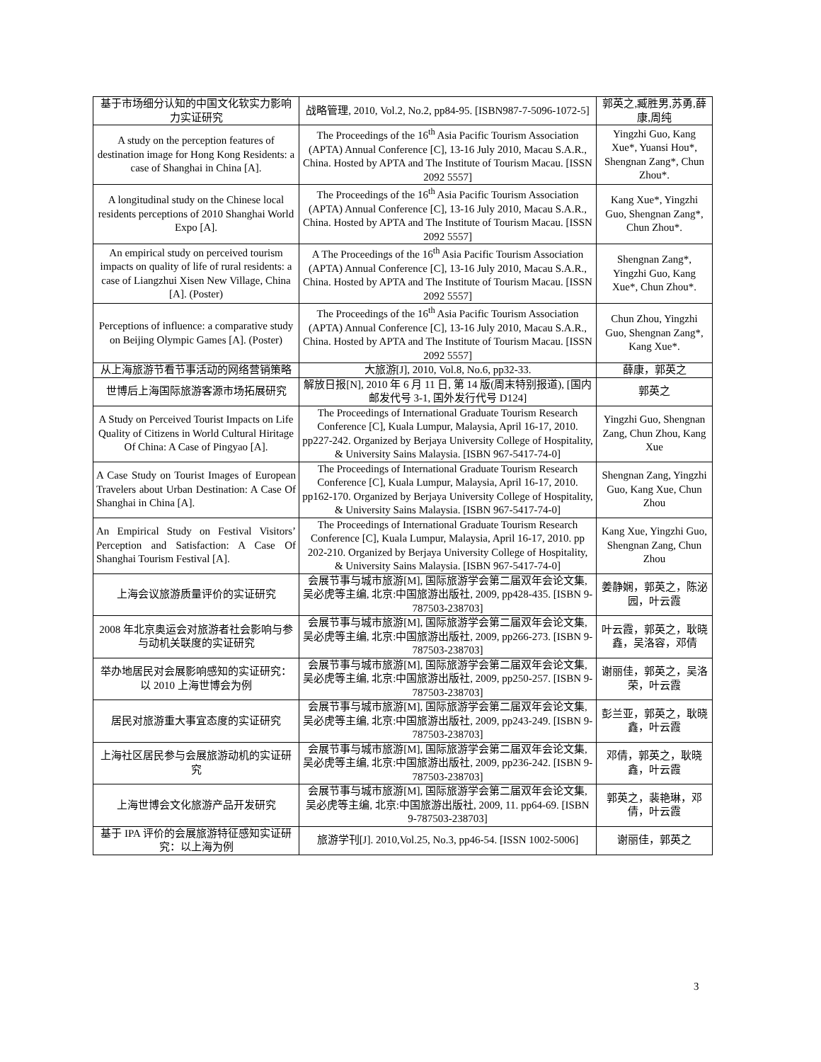| 基于市场细分认知的中国文化软实力影响力实证研究 | 战略管理, 2010, Vol.2, No.2, pp84-95. [ISBN987-7-5096-1072-5] | 郭英之,臧胜男,苏勇,薛康,周纯 |
| A study on the perception features of destination image for Hong Kong Residents: a case of Shanghai in China [A]. | The Proceedings of the 16<sup>th</sup> Asia Pacific Tourism Association (APTA) Annual Conference [C], 13-16 July 2010, Macau S.A.R., China. Hosted by APTA and The Institute of Tourism Macau. [ISSN 2092 5557] | Yingzhi Guo, Kang Xue*, Yuansi Hou*, Shengnan Zang*, Chun Zhou*. |
| A longitudinal study on the Chinese local residents perceptions of 2010 Shanghai World Expo [A]. | The Proceedings of the 16<sup>th</sup> Asia Pacific Tourism Association (APTA) Annual Conference [C], 13-16 July 2010, Macau S.A.R., China. Hosted by APTA and The Institute of Tourism Macau. [ISSN 2092 5557] | Kang Xue*, Yingzhi Guo, Shengnan Zang*, Chun Zhou*. |
| An empirical study on perceived tourism impacts on quality of life of rural residents: a case of Liangzhui Xisen New Village, China [A]. (Poster) | A The Proceedings of the 16<sup>th</sup> Asia Pacific Tourism Association (APTA) Annual Conference [C], 13-16 July 2010, Macau S.A.R., China. Hosted by APTA and The Institute of Tourism Macau. [ISSN 2092 5557] | Shengnan Zang*, Yingzhi Guo, Kang Xue*, Chun Zhou*. |
| Perceptions of influence: a comparative study on Beijing Olympic Games [A]. (Poster) | The Proceedings of the 16<sup>th</sup> Asia Pacific Tourism Association (APTA) Annual Conference [C], 13-16 July 2010, Macau S.A.R., China. Hosted by APTA and The Institute of Tourism Macau. [ISSN 2092 5557] | Chun Zhou, Yingzhi Guo, Shengnan Zang*, Kang Xue*. |
| 从上海旅游节看节事活动的网络营销策略 | 大旅游[J], 2010, Vol.8, No.6, pp32-33. | 薛康，郭英之 |
| 世博后上海国际旅游客源市场拓展研究 | 解放日报[N], 2010 年 6 月 11 日, 第 14 版(周末特别报道), [国内邮发代号 3-1, 国外发行代号 D124] | 郭英之 |
| A Study on Perceived Tourist Impacts on Life Quality of Citizens in World Cultural Hiritage Of China: A Case of Pingyao [A]. | The Proceedings of International Graduate Tourism Research Conference [C], Kuala Lumpur, Malaysia, April 16-17, 2010. pp227-242. Organized by Berjaya University College of Hospitality, & University Sains Malaysia. [ISBN 967-5417-74-0] | Yingzhi Guo, Shengnan Zang, Chun Zhou, Kang Xue |
| A Case Study on Tourist Images of European Travelers about Urban Destination: A Case Of Shanghai in China [A]. | The Proceedings of International Graduate Tourism Research Conference [C], Kuala Lumpur, Malaysia, April 16-17, 2010. pp162-170. Organized by Berjaya University College of Hospitality, & University Sains Malaysia. [ISBN 967-5417-74-0] | Shengnan Zang, Yingzhi Guo, Kang Xue, Chun Zhou |
| An Empirical Study on Festival Visitors’ Perception and Satisfaction: A Case Of Shanghai Tourism Festival [A]. | The Proceedings of International Graduate Tourism Research Conference [C], Kuala Lumpur, Malaysia, April 16-17, 2010. pp 202-210. Organized by Berjaya University College of Hospitality, & University Sains Malaysia. [ISBN 967-5417-74-0] | Kang Xue, Yingzhi Guo, Shengnan Zang, Chun Zhou |
| 上海会议旅游质量评价的实证研究 | 会展节事与城市旅游[M], 国际旅游学会第二届双年会论文集, 吴必虎等主编, 北京:中国旅游出版社, 2009, pp428-435. [ISBN 9-787503-238703] | 姜静娴，郭英之，陈泌园，叶云霞 |
| 2008 年北京奥运会对旅游者社会影响与参与动机关联度的实证研究 | 会展节事与城市旅游[M], 国际旅游学会第二届双年会论文集, 吴必虎等主编, 北京:中国旅游出版社, 2009, pp266-273. [ISBN 9-787503-238703] | 叶云霞，郭英之，耿晓鑫，吴洛容，邓倩 |
| 举办地居民对会展影响感知的实证研究：以 2010 上海世博会为例 | 会展节事与城市旅游[M], 国际旅游学会第二届双年会论文集, 吴必虎等主编, 北京:中国旅游出版社, 2009, pp250-257. [ISBN 9-787503-238703] | 谢丽佳，郭英之，吴洛荣，叶云霞 |
| 居民对旅游重大事宜态度的实证研究 | 会展节事与城市旅游[M], 国际旅游学会第二届双年会论文集, 吴必虎等主编, 北京:中国旅游出版社, 2009, pp243-249. [ISBN 9-787503-238703] | 彭兰亚，郭英之，耿晓鑫，叶云霞 |
| 上海社区居民参与会展旅游动机的实证研究 | 会展节事与城市旅游[M], 国际旅游学会第二届双年会论文集, 吴必虎等主编, 北京:中国旅游出版社, 2009, pp236-242. [ISBN 9-787503-238703] | 邓倩，郭英之，耿晓鑫，叶云霞 |
| 上海世博会文化旅游产品开发研究 | 会展节事与城市旅游[M], 国际旅游学会第二届双年会论文集, 吴必虎等主编, 北京:中国旅游出版社, 2009, 11. pp64-69. [ISBN 9-787503-238703] | 郭英之，裴艳琳，邓倩，叶云霞 |
| 基于 IPA 评价的会展旅游特征感知实证研究：以上海为例 | 旅游学刊[J]. 2010,Vol.25, No.3, pp46-54. [ISSN 1002-5006] | 谢丽佳，郭英之 |
3